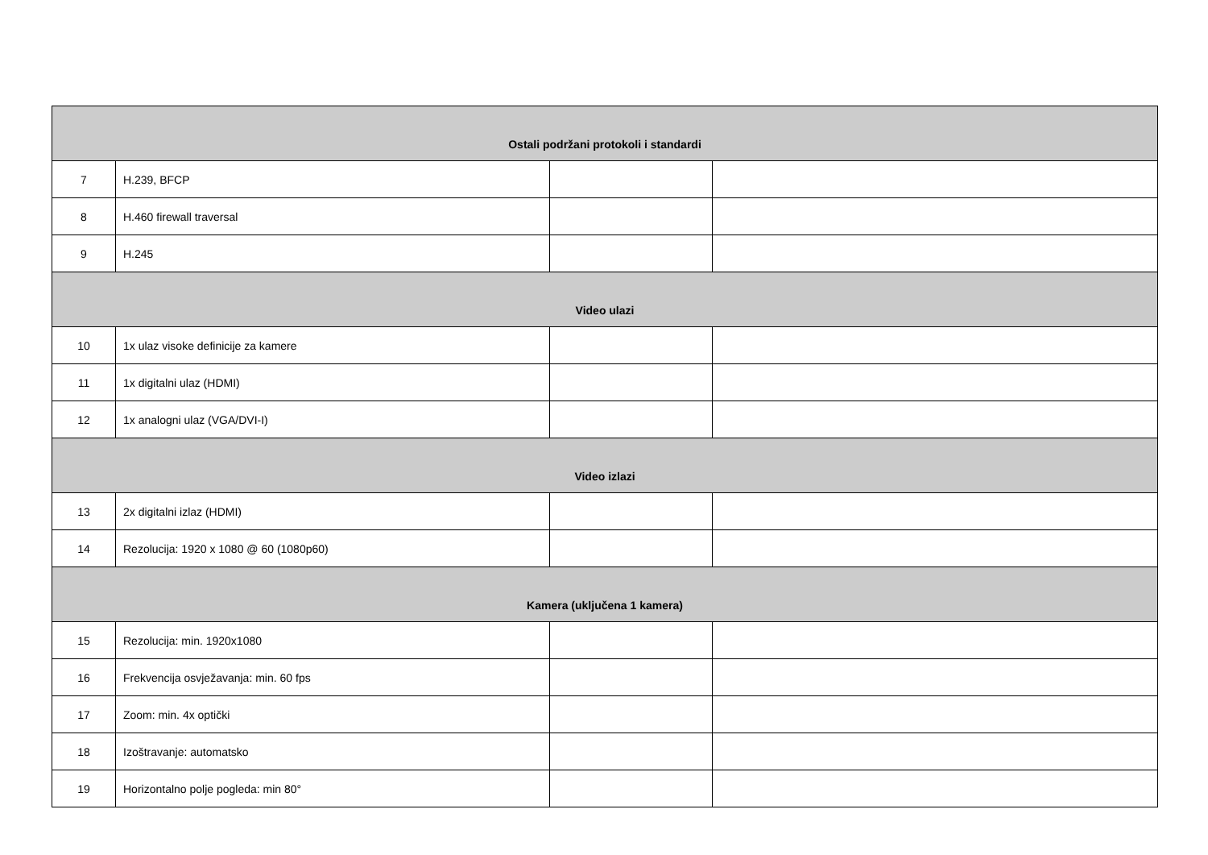| Ostali podržani protokoli i standardi | | | |
| 7 | H.239, BFCP | | |
| 8 | H.460 firewall traversal | | |
| 9 | H.245 | | |
| Video ulazi | | | |
| 10 | 1x ulaz visoke definicije za kamere | | |
| 11 | 1x digitalni ulaz (HDMI) | | |
| 12 | 1x analogni ulaz (VGA/DVI-I) | | |
| Video izlazi | | | |
| 13 | 2x digitalni izlaz (HDMI) | | |
| 14 | Rezolucija: 1920 x 1080 @ 60 (1080p60) | | |
| Kamera (uključena 1 kamera) | | | |
| 15 | Rezolucija: min. 1920x1080 | | |
| 16 | Frekvencija osvježavanja: min. 60 fps | | |
| 17 | Zoom: min. 4x optički | | |
| 18 | Izoštravanje: automatsko | | |
| 19 | Horizontalno polje pogleda: min 80° | | |